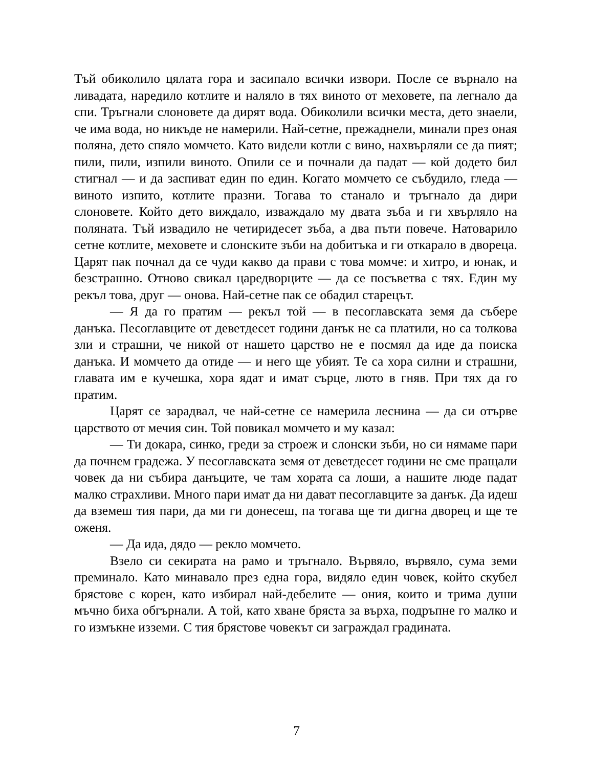Тъй обиколило цялата гора и засипало всички извори. После се върнало на ливадата, наредило котлите и наляло в тях виното от меховете, па легнало да спи. Тръгнали слоновете да дирят вода. Обиколили всички места, дето знаели, че има вода, но никъде не намерили. Най-сетне, прежаднели, минали през оная поляна, дето спяло момчето. Като видели котли с вино, нахвърляли се да пият; пили, пили, изпили виното. Опили се и почнали да падат — кой додето бил стигнал — и да заспиват един по един. Когато момчето се събудило, гледа — виното изпито, котлите празни. Тогава то станало и тръгнало да дири слоновете. Който дето виждало, изваждало му двата зъба и ги хвърляло на поляната. Тъй извадило не четиридесет зъба, а два пъти повече. Натоварило сетне котлите, меховете и слонските зъби на добитъка и ги откарало в двореца. Царят пак почнал да се чуди какво да прави с това момче: и хитро, и юнак, и безстрашно. Отново свикал царедворците — да се посъветва с тях. Един му рекъл това, друг — онова. Най-сетне пак се обадил старецът.
— Я да го пратим — рекъл той — в песоглавската земя да събере данъка. Песоглавците от деветдесет години данък не са платили, но са толкова зли и страшни, че никой от нашето царство не е посмял да иде да поиска данъка. И момчето да отиде — и него ще убият. Те са хора силни и страшни, главата им е кучешка, хора ядат и имат сърце, люто в гняв. При тях да го пратим.
Царят се зарадвал, че най-сетне се намерила леснина — да си отърве царството от мечия син. Той повикал момчето и му казал:
— Ти докара, синко, греди за строеж и слонски зъби, но си нямаме пари да почнем градежа. У песоглавската земя от деветдесет години не сме пращали човек да ни събира данъците, че там хората са лоши, а нашите люде падат малко страхливи. Много пари имат да ни дават песоглавците за данък. Да идеш да вземеш тия пари, да ми ги донесеш, па тогава ще ти дигна дворец и ще те оженя.
— Да ида, дядо — рекло момчето.
Взело си секирата на рамо и тръгнало. Вървяло, вървяло, сума земи преминало. Като минавало през една гора, видяло един човек, който скубел брястове с корен, като избирал най-дебелите — ония, които и трима души мъчно биха обгърнали. А той, като хване бряста за върха, подръпне го малко и го измъкне изземи. С тия брястове човекът си заграждал градината.
7